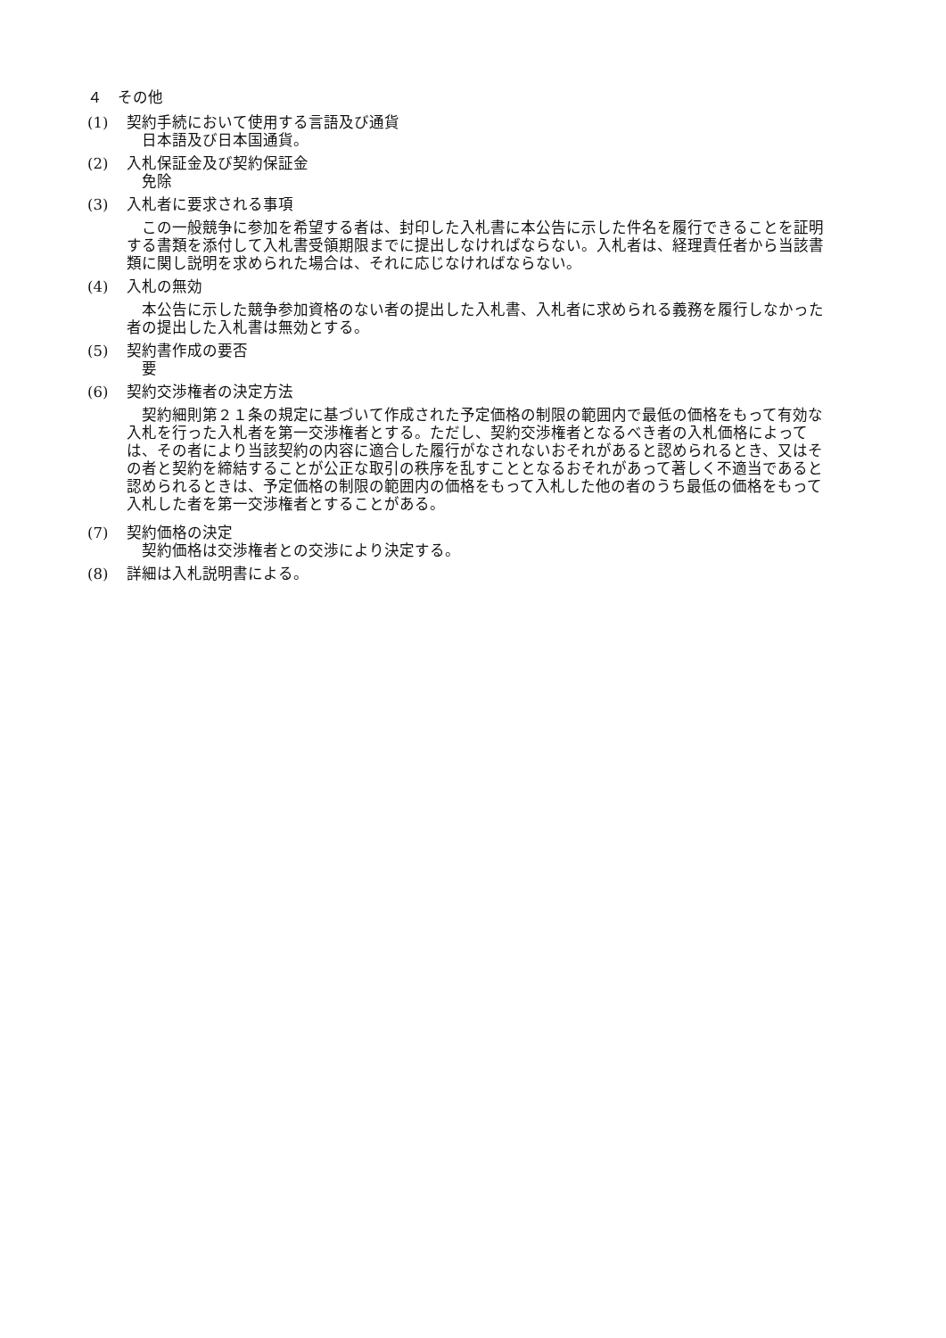４　その他
(1) 契約手続において使用する言語及び通貨
日本語及び日本国通貨。
(2) 入札保証金及び契約保証金
免除
(3) 入札者に要求される事項
この一般競争に参加を希望する者は、封印した入札書に本公告に示した件名を履行できることを証明する書類を添付して入札書受領期限までに提出しなければならない。入札者は、経理責任者から当該書類に関し説明を求められた場合は、それに応じなければならない。
(4) 入札の無効
本公告に示した競争参加資格のない者の提出した入札書、入札者に求められる義務を履行しなかった者の提出した入札書は無効とする。
(5) 契約書作成の要否
要
(6) 契約交渉権者の決定方法
契約細則第２１条の規定に基づいて作成された予定価格の制限の範囲内で最低の価格をもって有効な入札を行った入札者を第一交渉権者とする。ただし、契約交渉権者となるべき者の入札価格によっては、その者により当該契約の内容に適合した履行がなされないおそれがあると認められるとき、又はその者と契約を締結することが公正な取引の秩序を乱すこととなるおそれがあって著しく不適当であると認められるときは、予定価格の制限の範囲内の価格をもって入札した他の者のうち最低の価格をもって入札した者を第一交渉権者とすることがある。
(7) 契約価格の決定
契約価格は交渉権者との交渉により決定する。
(8) 詳細は入札説明書による。